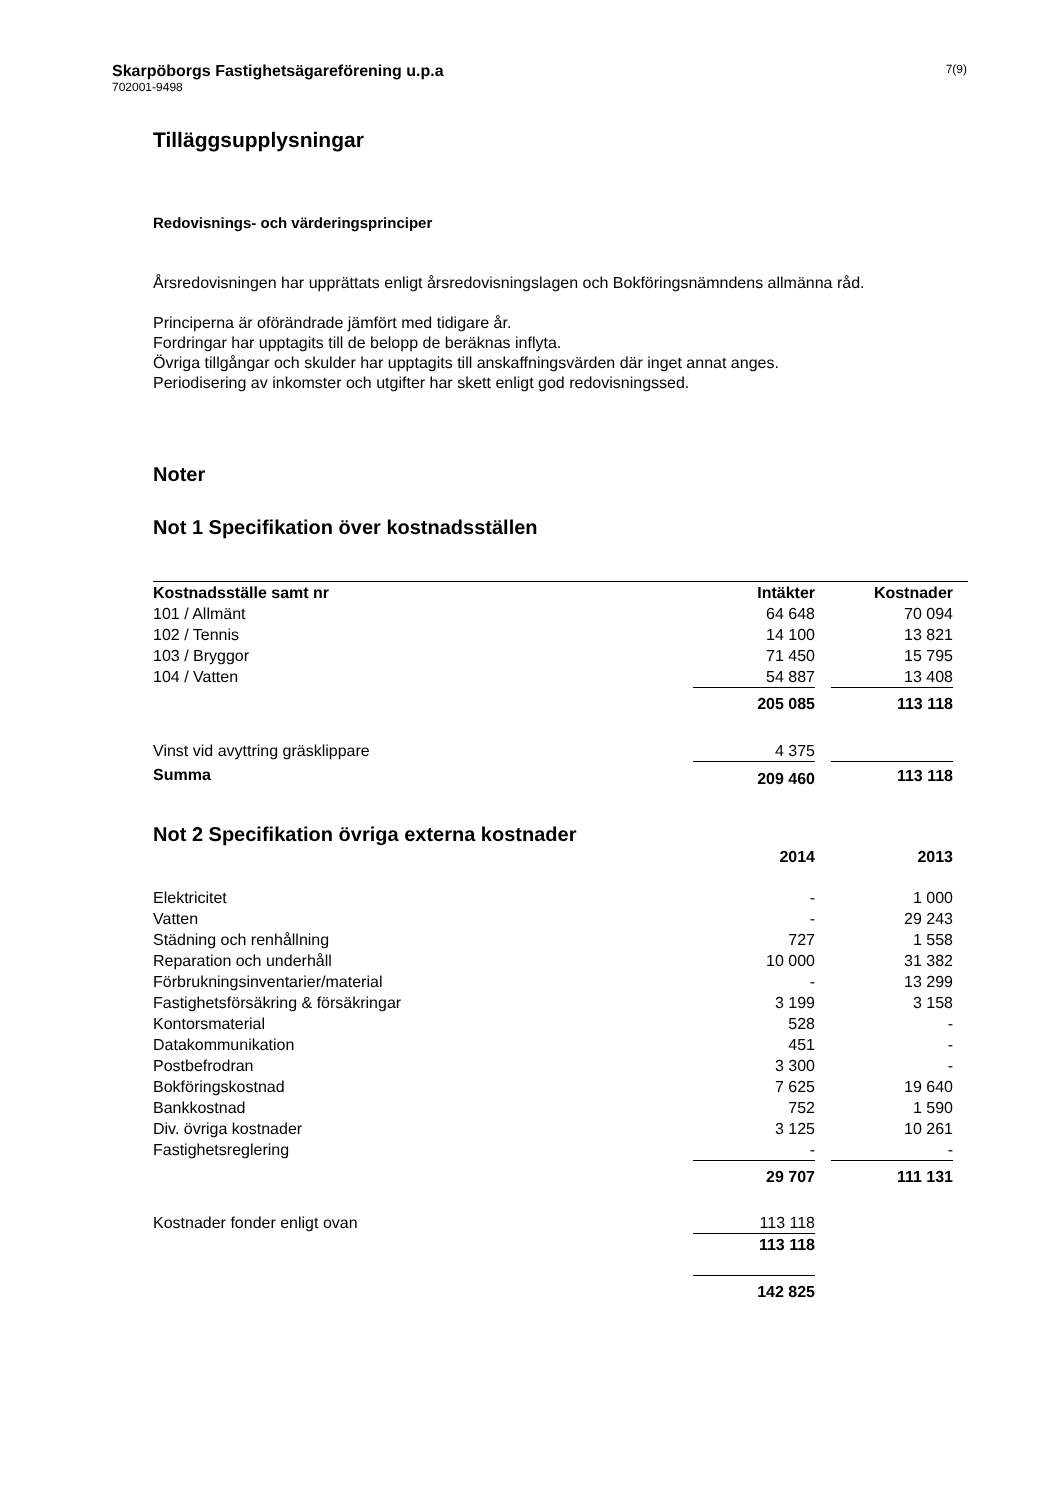Skarpöborgs Fastighetsägareförening u.p.a
702001-9498
7(9)
Tilläggsupplysningar
Redovisnings- och värderingsprinciper
Årsredovisningen har upprättats enligt årsredovisningslagen och Bokföringsnämndens allmänna råd.
Principerna är oförändrade jämfört med tidigare år.
Fordringar har upptagits till de belopp de beräknas inflyta.
Övriga tillgångar och skulder har upptagits till anskaffningsvärden där inget annat anges.
Periodisering av inkomster och utgifter har skett enligt god redovisningssed.
Noter
Not 1 Specifikation över kostnadsställen
| Kostnadsställe samt nr | Intäkter | | Kostnader | |
| --- | --- | --- | --- | --- |
| 101 / Allmänt | 64 648 | | 70 094 | |
| 102 / Tennis | 14 100 | | 13 821 | |
| 103 / Bryggor | 71 450 | | 15 795 | |
| 104 / Vatten | 54 887 | | 13 408 | |
| | 205 085 | | 113 118 | |
| Vinst vid avyttring gräsklippare | 4 375 | | | |
| Summa | 209 460 | | 113 118 | |
Not 2 Specifikation övriga externa kostnader
| | 2014 | | 2013 | |
| --- | --- | --- | --- | --- |
| Elektricitet | - | | 1 000 | |
| Vatten | - | | 29 243 | |
| Städning och renhållning | 727 | | 1 558 | |
| Reparation och underhåll | 10 000 | | 31 382 | |
| Förbrukningsinventarier/material | - | | 13 299 | |
| Fastighetsförsäkring & försäkringar | 3 199 | | 3 158 | |
| Kontorsmaterial | 528 | | - | |
| Datakommunikation | 451 | | - | |
| Postbefrodran | 3 300 | | - | |
| Bokföringskostnad | 7 625 | | 19 640 | |
| Bankkostnad | 752 | | 1 590 | |
| Div. övriga kostnader | 3 125 | | 10 261 | |
| Fastighetsreglering | - | | - | |
| | 29 707 | | 111 131 | |
| Kostnader fonder enligt ovan | 113 118 | | | |
| | 113 118 | | | |
| | 142 825 | | | |